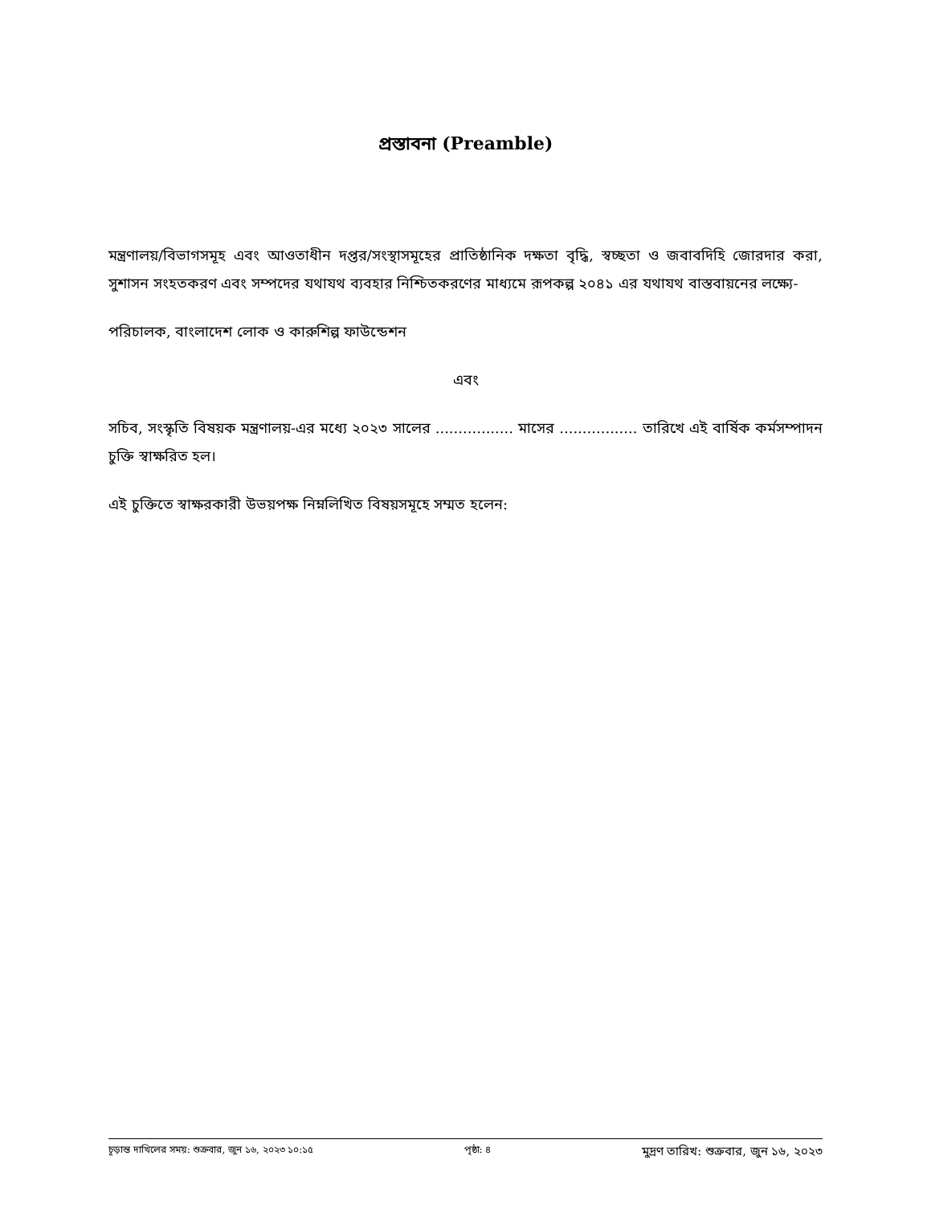প্রস্তাবনা (Preamble)
মন্ত্রণালয়/বিভাগসমূহ এবং আওতাধীন দপ্তর/সংস্থাসমূহের প্রাতিষ্ঠানিক দক্ষতা বৃদ্ধি, স্বচ্ছতা ও জবাবদিহি জোরদার করা, সুশাসন সংহতকরণ এবং সম্পদের যথাযথ ব্যবহার নিশ্চিতকরণের মাধ্যমে রূপকল্প ২০৪১ এর যথাযথ বাস্তবায়নের লক্ষ্যে-
পরিচালক, বাংলাদেশ লোক ও কারুশিল্প ফাউন্ডেশন
এবং
সচিব, সংস্কৃতি বিষয়ক মন্ত্রণালয়-এর মধ্যে ২০২৩ সালের ................. মাসের ................. তারিখে এই বার্ষিক কর্মসম্পাদন চুক্তি স্বাক্ষরিত হল।
এই চুক্তিতে স্বাক্ষরকারী উভয়পক্ষ নিম্নলিখিত বিষয়সমূহে সম্মত হলেন:
চূড়ান্ত দাখিলের সময়: শুক্রবার, জুন ১৬, ২০২৩ ১০:১৫ পৃষ্ঠা: ৪ মুদ্রণ তারিখ: শুক্রবার, জুন ১৬, ২০২৩